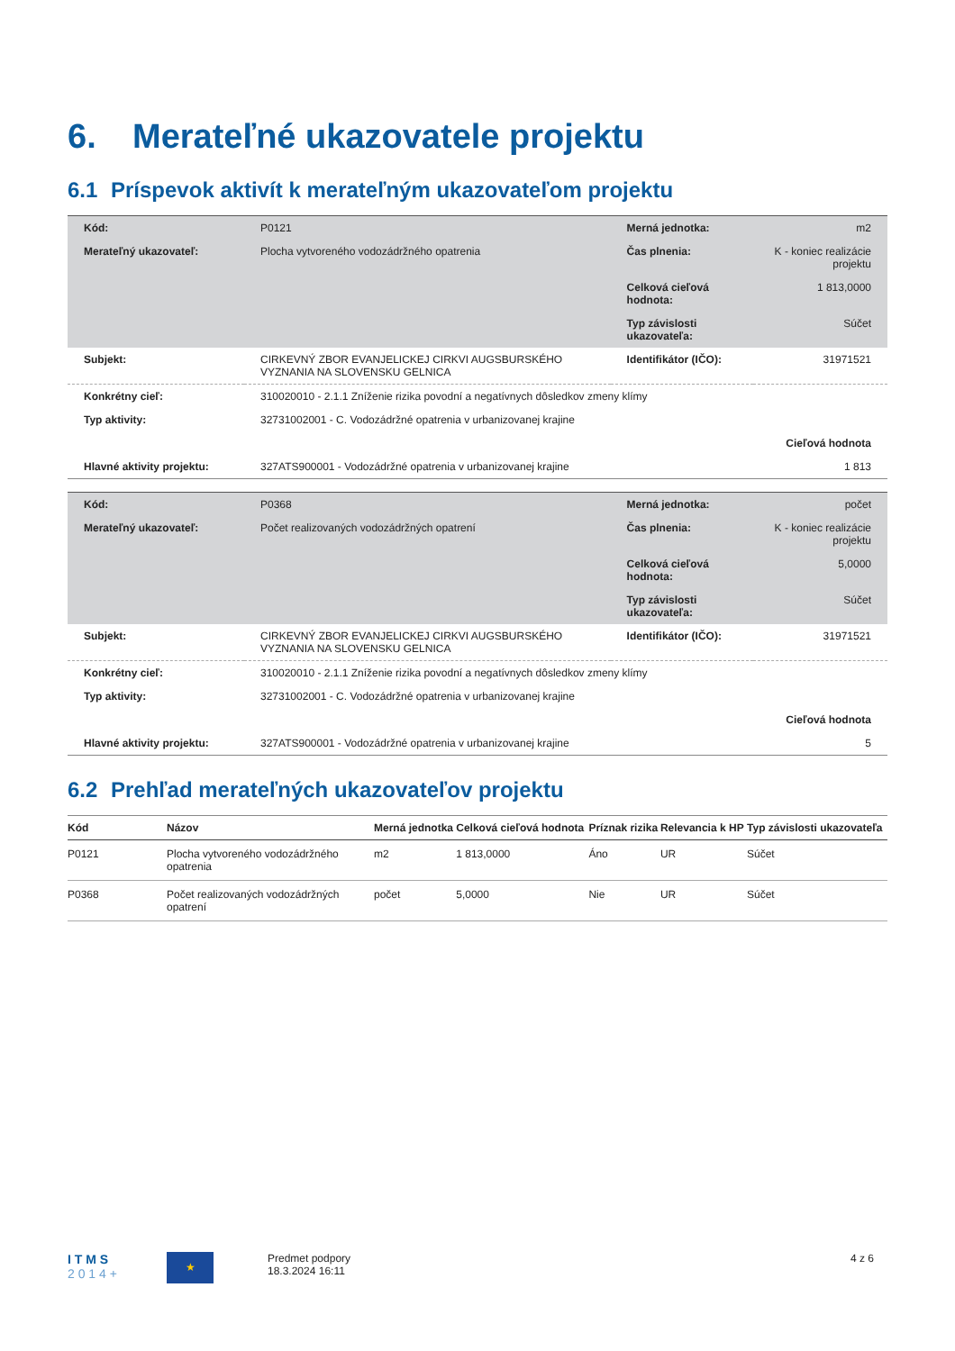6. Merateľné ukazovatele projektu
6.1 Príspevok aktivít k merateľným ukazovateľom projektu
| Kód: | P0121 | Merná jednotka: | m2 |
| Merateľný ukazovateľ: | Plocha vytvoreného vodozádržného opatrenia | Čas plnenia: | K - koniec realizácie projektu |
| | | Celková cieľová hodnota: | 1 813,0000 |
| | | Typ závislosti ukazovateľa: | Súčet |
| Subjekt: | CIRKEVNÝ ZBOR EVANJELICKEJ CIRKVI AUGSBURSKÉHO VYZNANIA NA SLOVENSKU GELNICA | Identifikátor (IČO): | 31971521 |
| Konkrétny cieľ: | 310020010 - 2.1.1 Zníženie rizika povodní a negatívnych dôsledkov zmeny klímy | | |
| Typ aktivity: | 32731002001 - C. Vodozádržné opatrenia v urbanizovanej krajine | | |
| | | | Cieľová hodnota |
| Hlavné aktivity projektu: | 327ATS900001 - Vodozádržné opatrenia v urbanizovanej krajine | | 1 813 |
| Kód: | P0368 | Merná jednotka: | počet |
| Merateľný ukazovateľ: | Počet realizovaných vodozádržných opatrení | Čas plnenia: | K - koniec realizácie projektu |
| | | Celková cieľová hodnota: | 5,0000 |
| | | Typ závislosti ukazovateľa: | Súčet |
| Subjekt: | CIRKEVNÝ ZBOR EVANJELICKEJ CIRKVI AUGSBURSKÉHO VYZNANIA NA SLOVENSKU GELNICA | Identifikátor (IČO): | 31971521 |
| Konkrétny cieľ: | 310020010 - 2.1.1 Zníženie rizika povodní a negatívnych dôsledkov zmeny klímy | | |
| Typ aktivity: | 32731002001 - C. Vodozádržné opatrenia v urbanizovanej krajine | | |
| | | | Cieľová hodnota |
| Hlavné aktivity projektu: | 327ATS900001 - Vodozádržné opatrenia v urbanizovanej krajine | | 5 |
6.2 Prehľad merateľných ukazovateľov projektu
| Kód | Názov | Merná jednotka | Celková cieľová hodnota | Príznak rizika | Relevancia k HP | Typ závislosti ukazovateľa |
| --- | --- | --- | --- | --- | --- | --- |
| P0121 | Plocha vytvoreného vodozádržného opatrenia | m2 | 1 813,0000 | Áno | UR | Súčet |
| P0368 | Počet realizovaných vodozádržných opatrení | počet | 5,0000 | Nie | UR | Súčet |
I T M S
2 0 1 4 +
★
Predmet podpory
18.3.2024 16:11
4 z 6